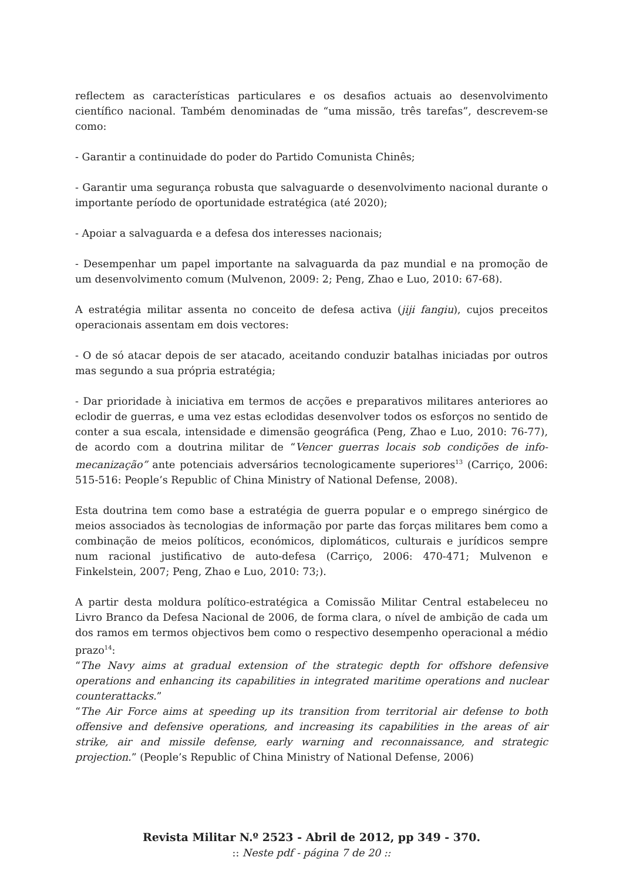reflectem as características particulares e os desafios actuais ao desenvolvimento científico nacional. Também denominadas de “uma missão, três tarefas”, descrevem-se como:
- Garantir a continuidade do poder do Partido Comunista Chinês;
- Garantir uma segurança robusta que salvaguarde o desenvolvimento nacional durante o importante período de oportunidade estratégica (até 2020);
- Apoiar a salvaguarda e a defesa dos interesses nacionais;
- Desempenhar um papel importante na salvaguarda da paz mundial e na promoção de um desenvolvimento comum (Mulvenon, 2009: 2; Peng, Zhao e Luo, 2010: 67-68).
A estratégia militar assenta no conceito de defesa activa (jiji fangiu), cujos preceitos operacionais assentam em dois vectores:
- O de só atacar depois de ser atacado, aceitando conduzir batalhas iniciadas por outros mas segundo a sua própria estratégia;
- Dar prioridade à iniciativa em termos de acções e preparativos militares anteriores ao eclodir de guerras, e uma vez estas eclodidas desenvolver todos os esforços no sentido de conter a sua escala, intensidade e dimensão geográfica (Peng, Zhao e Luo, 2010: 76-77), de acordo com a doutrina militar de “Vencer guerras locais sob condições de info-mecanização” ante potenciais adversários tecnologicamente superiores<sup>13</sup> (Carriço, 2006: 515-516: People’s Republic of China Ministry of National Defense, 2008).
Esta doutrina tem como base a estratégia de guerra popular e o emprego sinérgico de meios associados às tecnologias de informação por parte das forças militares bem como a combinação de meios políticos, económicos, diplomáticos, culturais e jurídicos sempre num racional justificativo de auto-defesa (Carriço, 2006: 470-471; Mulvenon e Finkelstein, 2007; Peng, Zhao e Luo, 2010: 73;).
A partir desta moldura político-estratégica a Comissão Militar Central estabeleceu no Livro Branco da Defesa Nacional de 2006, de forma clara, o nível de ambição de cada um dos ramos em termos objectivos bem como o respectivo desempenho operacional a médio prazo<sup>14</sup>:
“The Navy aims at gradual extension of the strategic depth for offshore defensive operations and enhancing its capabilities in integrated maritime operations and nuclear counterattacks.”
“The Air Force aims at speeding up its transition from territorial air defense to both offensive and defensive operations, and increasing its capabilities in the areas of air strike, air and missile defense, early warning and reconnaissance, and strategic projection.” (People’s Republic of China Ministry of National Defense, 2006)
Revista Militar N.º 2523 - Abril de 2012, pp 349 - 370.
:: Neste pdf - página 7 de 20 ::